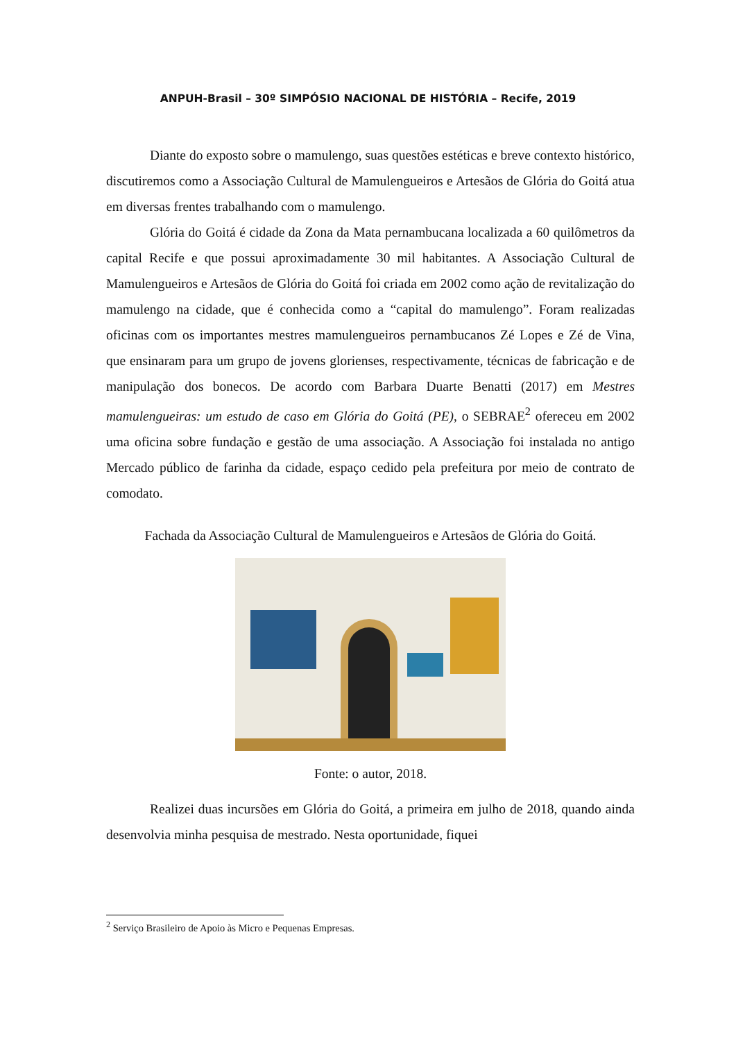ANPUH-Brasil – 30º SIMPÓSIO NACIONAL DE HISTÓRIA – Recife, 2019
Diante do exposto sobre o mamulengo, suas questões estéticas e breve contexto histórico, discutiremos como a Associação Cultural de Mamulengueiros e Artesãos de Glória do Goitá atua em diversas frentes trabalhando com o mamulengo.
Glória do Goitá é cidade da Zona da Mata pernambucana localizada a 60 quilômetros da capital Recife e que possui aproximadamente 30 mil habitantes. A Associação Cultural de Mamulengueiros e Artesãos de Glória do Goitá foi criada em 2002 como ação de revitalização do mamulengo na cidade, que é conhecida como a “capital do mamulengo”. Foram realizadas oficinas com os importantes mestres mamulengueiros pernambucanos Zé Lopes e Zé de Vina, que ensinaram para um grupo de jovens glorienses, respectivamente, técnicas de fabricação e de manipulação dos bonecos. De acordo com Barbara Duarte Benatti (2017) em Mestres mamulengueiras: um estudo de caso em Glória do Goitá (PE), o SEBRAE<sup>2</sup> ofereceu em 2002 uma oficina sobre fundação e gestão de uma associação. A Associação foi instalada no antigo Mercado público de farinha da cidade, espaço cedido pela prefeitura por meio de contrato de comodato.
Fachada da Associação Cultural de Mamulengueiros e Artesãos de Glória do Goitá.
Fonte: o autor, 2018.
Realizei duas incursões em Glória do Goitá, a primeira em julho de 2018, quando ainda desenvolvia minha pesquisa de mestrado. Nesta oportunidade, fiquei
<sup>2</sup> Serviço Brasileiro de Apoio às Micro e Pequenas Empresas.